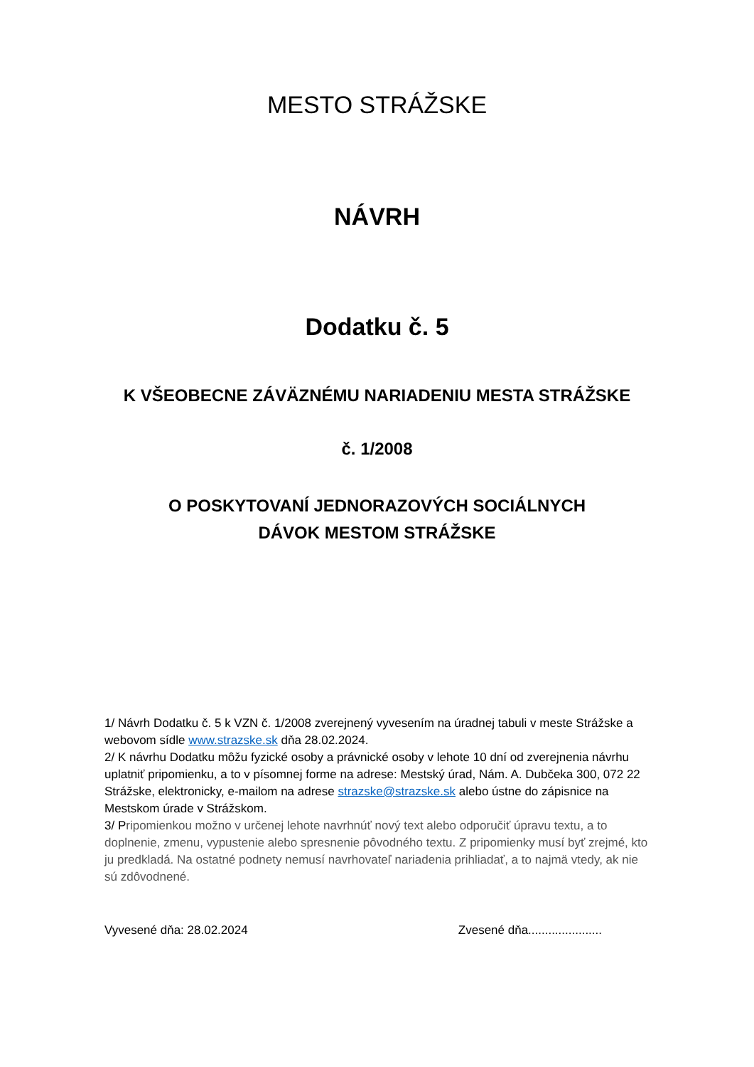MESTO STRÁŽSKE
NÁVRH
Dodatku č. 5
K VŠEOBECNE ZÁVÄZNÉMU NARIADENIU MESTA STRÁŽSKE
č. 1/2008
O POSKYTOVANÍ JEDNORAZOVÝCH SOCIÁLNYCH
DÁVOK MESTOM STRÁŽSKE
1/ Návrh Dodatku č. 5 k VZN č. 1/2008 zverejnený vyvesením na úradnej tabuli v meste Strážske a webovom sídle www.strazske.sk dňa 28.02.2024.
2/ K návrhu Dodatku môžu fyzické osoby a právnické osoby v lehote 10 dní od zverejnenia návrhu uplatniť pripomienku, a to v písomnej forme na adrese: Mestský úrad, Nám. A. Dubčeka 300, 072 22 Strážske, elektronicky, e-mailom na adrese strazske@strazske.sk alebo ústne do zápisnice na Mestskom úrade v Strážskom.
3/ Pripomienkou možno v určenej lehote navrhnúť nový text alebo odporučiť úpravu textu, a to doplnenie, zmenu, vypustenie alebo spresnenie pôvodného textu. Z pripomienky musí byť zrejmé, kto ju predkladá. Na ostatné podnety nemusí navrhovateľ nariadenia prihliadať, a to najmä vtedy, ak nie sú zdôvodnené.
Vyvesené dňa: 28.02.2024 Zvesené dňa......................